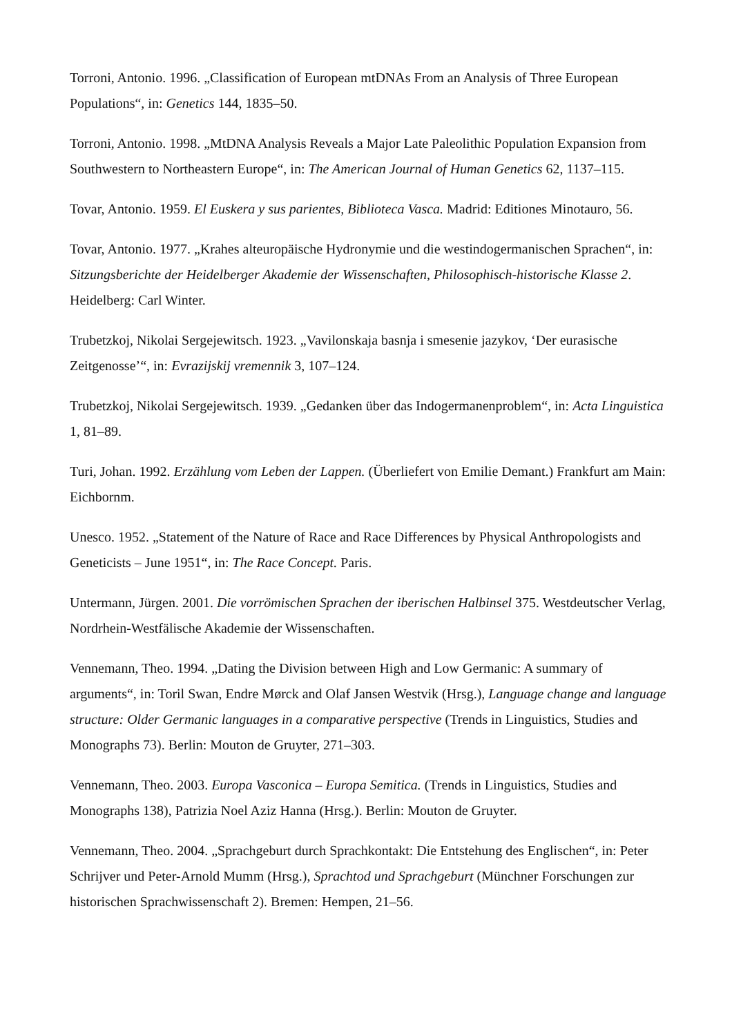Torroni, Antonio. 1996. „Classification of European mtDNAs From an Analysis of Three European Populations“, in: Genetics 144, 1835–50.
Torroni, Antonio. 1998. „MtDNA Analysis Reveals a Major Late Paleolithic Population Expansion from Southwestern to Northeastern Europe“, in: The American Journal of Human Genetics 62, 1137–115.
Tovar, Antonio. 1959. El Euskera y sus parientes, Biblioteca Vasca. Madrid: Editiones Minotauro, 56.
Tovar, Antonio. 1977. „Krahes alteuropäische Hydronymie und die westindogermanischen Sprachen“, in: Sitzungsberichte der Heidelberger Akademie der Wissenschaften, Philosophisch-historische Klasse 2. Heidelberg: Carl Winter.
Trubetzkoj, Nikolai Sergejewitsch. 1923. „Vavilonskaja basnja i smesenie jazykov, ‘Der eurasische Zeitgenosse’“, in: Evrazijskij vremennik 3, 107–124.
Trubetzkoj, Nikolai Sergejewitsch. 1939. „Gedanken über das Indogermanenproblem“, in: Acta Linguistica 1, 81–89.
Turi, Johan. 1992. Erzählung vom Leben der Lappen. (Überliefert von Emilie Demant.) Frankfurt am Main: Eichbornm.
Unesco. 1952. „Statement of the Nature of Race and Race Differences by Physical Anthropologists and Geneticists – June 1951“, in: The Race Concept. Paris.
Untermann, Jürgen. 2001. Die vorrömischen Sprachen der iberischen Halbinsel 375. Westdeutscher Verlag, Nordrhein-Westfälische Akademie der Wissenschaften.
Vennemann, Theo. 1994. „Dating the Division between High and Low Germanic: A summary of arguments“, in: Toril Swan, Endre Mørck and Olaf Jansen Westvik (Hrsg.), Language change and language structure: Older Germanic languages in a comparative perspective (Trends in Linguistics, Studies and Monographs 73). Berlin: Mouton de Gruyter, 271–303.
Vennemann, Theo. 2003. Europa Vasconica – Europa Semitica. (Trends in Linguistics, Studies and Monographs 138), Patrizia Noel Aziz Hanna (Hrsg.). Berlin: Mouton de Gruyter.
Vennemann, Theo. 2004. „Sprachgeburt durch Sprachkontakt: Die Entstehung des Englischen“, in: Peter Schrijver und Peter-Arnold Mumm (Hrsg.), Sprachtod und Sprachgeburt (Münchner Forschungen zur historischen Sprachwissenschaft 2). Bremen: Hempen, 21–56.